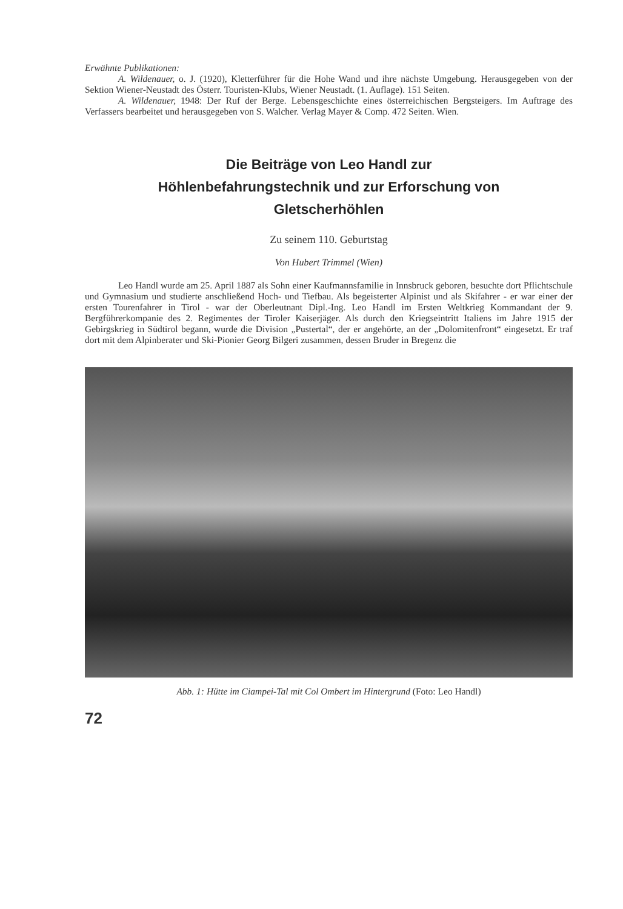Erwähnte Publikationen:
A. Wildenauer, o. J. (1920), Kletterführer für die Hohe Wand und ihre nächste Umgebung. Herausgegeben von der Sektion Wiener-Neustadt des Österr. Touristen-Klubs, Wiener Neustadt. (1. Auflage). 151 Seiten.
A. Wildenauer, 1948: Der Ruf der Berge. Lebensgeschichte eines österreichischen Bergsteigers. Im Auftrage des Verfassers bearbeitet und herausgegeben von S. Walcher. Verlag Mayer & Comp. 472 Seiten. Wien.
Die Beiträge von Leo Handl zur
Höhlenbefahrungstechnik und zur Erforschung von
Gletscherhöhlen
Zu seinem 110. Geburtstag
Von Hubert Trimmel (Wien)
Leo Handl wurde am 25. April 1887 als Sohn einer Kaufmannsfamilie in Innsbruck geboren, besuchte dort Pflichtschule und Gymnasium und studierte anschließend Hoch- und Tiefbau. Als begeisterter Alpinist und als Skifahrer - er war einer der ersten Tourenfahrer in Tirol - war der Oberleutnant Dipl.-Ing. Leo Handl im Ersten Weltkrieg Kommandant der 9. Bergführerkompanie des 2. Regimentes der Tiroler Kaiserjäger. Als durch den Kriegseintritt Italiens im Jahre 1915 der Gebirgskrieg in Südtirol begann, wurde die Division „Pustertal“, der er angehörte, an der „Dolomitenfront“ eingesetzt. Er traf dort mit dem Alpinberater und Ski-Pionier Georg Bilgeri zusammen, dessen Bruder in Bregenz die
Abb. 1: Hütte im Ciampei-Tal mit Col Ombert im Hintergrund (Foto: Leo Handl)
72